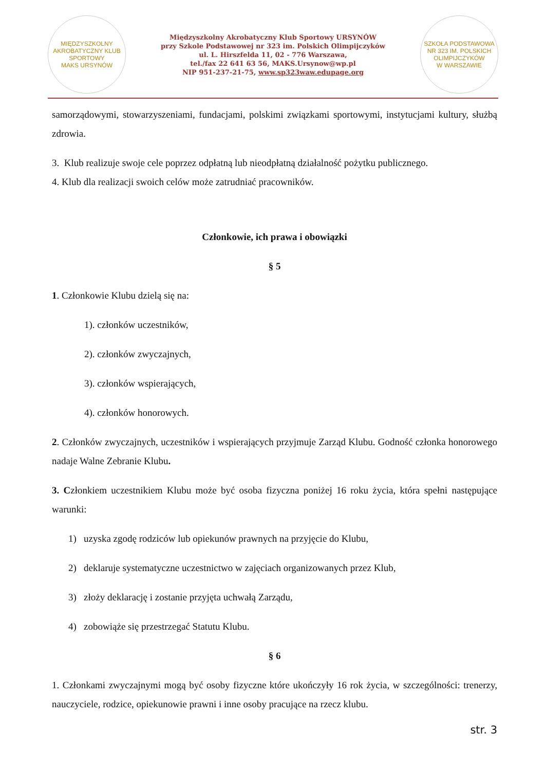MIĘDZYSZKOLNY AKROBATYCZNY KLUB SPORTOWY
MAKS URSYNÓW
Międzyszkolny Akrobatyczny Klub Sportowy URSYNÓW
przy Szkole Podstawowej nr 323 im. Polskich Olimpijczyków
ul. L. Hirszfelda 11, 02 - 776 Warszawa,
tel./fax 22 641 63 56, MAKS.Ursynow@wp.pl
NIP 951-237-21-75, www.sp323waw.edupage.org
SZKOŁA PODSTAWOWA NR 323 IM. POLSKICH OLIMPIJCZYKÓW
W WARSZAWIE
samorządowymi, stowarzyszeniami, fundacjami, polskimi związkami sportowymi, instytucjami kultury, służbą zdrowia.
3. Klub realizuje swoje cele poprzez odpłatną lub nieodpłatną działalność pożytku publicznego.
4. Klub dla realizacji swoich celów może zatrudniać pracowników.
Członkowie, ich prawa i obowiązki
§ 5
1. Członkowie Klubu dzielą się na:
1). członków uczestników,
2). członków zwyczajnych,
3). członków wspierających,
4). członków honorowych.
2. Członków zwyczajnych, uczestników i wspierających przyjmuje Zarząd Klubu. Godność członka honorowego nadaje Walne Zebranie Klubu.
3. Członkiem uczestnikiem Klubu może być osoba fizyczna poniżej 16 roku życia, która spełni następujące warunki:
1) uzyska zgodę rodziców lub opiekunów prawnych na przyjęcie do Klubu,
2) deklaruje systematyczne uczestnictwo w zajęciach organizowanych przez Klub,
3) złoży deklarację i zostanie przyjęta uchwałą Zarządu,
4) zobowiąże się przestrzegać Statutu Klubu.
§ 6
1. Członkami zwyczajnymi mogą być osoby fizyczne które ukończyły 16 rok życia, w szczególności: trenerzy, nauczyciele, rodzice, opiekunowie prawni i inne osoby pracujące na rzecz klubu.
str. 3